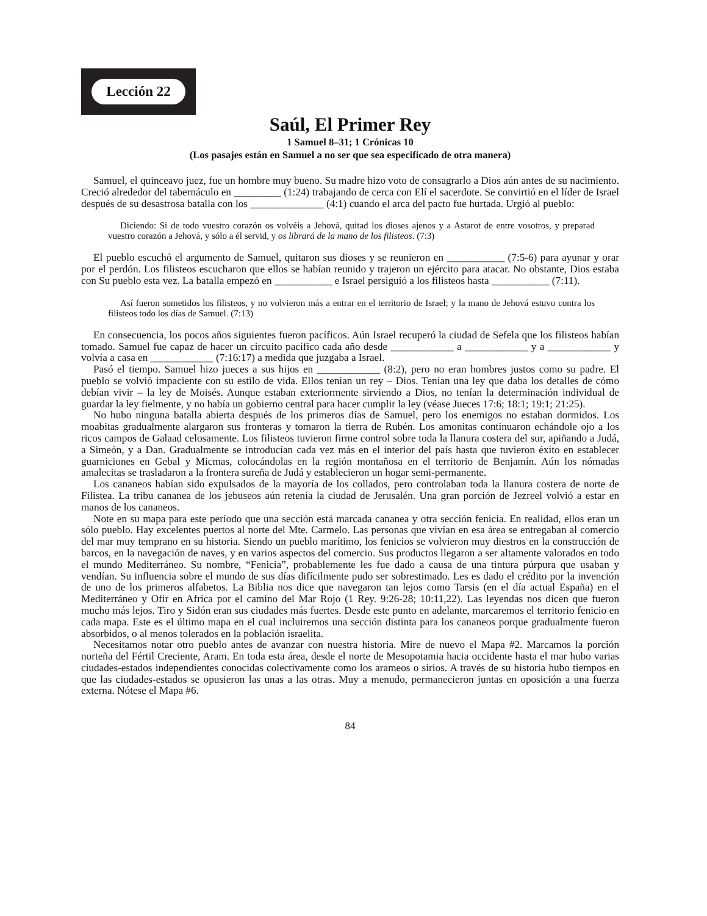Lección 22
Saúl, El Primer Rey
1 Samuel 8–31; 1 Crónicas 10
(Los pasajes están en Samuel a no ser que sea especificado de otra manera)
Samuel, el quinceavo juez, fue un hombre muy bueno. Su madre hizo voto de consagrarlo a Dios aún antes de su nacimiento. Creció alrededor del tabernáculo en _________ (1:24) trabajando de cerca con Elí el sacerdote. Se convirtió en el líder de Israel después de su desastrosa batalla con los ______________ (4:1) cuando el arca del pacto fue hurtada. Urgió al pueblo:
Diciendo: Si de todo vuestro corazón os volvéis a Jehová, quitad los dioses ajenos y a Astarot de entre vosotros, y preparad vuestro corazón a Jehová, y sólo a él servid, y os librará de la mano de los filisteos. (7:3)
El pueblo escuchó el argumento de Samuel, quitaron sus dioses y se reunieron en ___________ (7:5-6) para ayunar y orar por el perdón. Los filisteos escucharon que ellos se habían reunido y trajeron un ejército para atacar. No obstante, Dios estaba con Su pueblo esta vez. La batalla empezó en ___________ e Israel persiguió a los filisteos hasta ___________ (7:11).
Así fueron sometidos los filisteos, y no volvieron más a entrar en el territorio de Israel; y la mano de Jehová estuvo contra los filisteos todo los días de Samuel. (7:13)
En consecuencia, los pocos años siguientes fueron pacíficos. Aún Israel recuperó la ciudad de Sefela que los filisteos habían tomado. Samuel fue capaz de hacer un circuito pacífico cada año desde ____________ a ____________ y a ____________ y volvía a casa en ____________ (7:16:17) a medida que juzgaba a Israel.
Pasó el tiempo. Samuel hizo jueces a sus hijos en ____________ (8:2), pero no eran hombres justos como su padre. El pueblo se volvió impaciente con su estilo de vida. Ellos tenían un rey – Dios. Tenían una ley que daba los detalles de cómo debían vivir – la ley de Moisés. Aunque estaban exteriormente sirviendo a Dios, no tenían la determinación individual de guardar la ley fielmente, y no había un gobierno central para hacer cumplir la ley (véase Jueces 17:6; 18:1; 19:1; 21:25).
No hubo ninguna batalla abierta después de los primeros días de Samuel, pero los enemigos no estaban dormidos. Los moabitas gradualmente alargaron sus fronteras y tomaron la tierra de Rubén. Los amonitas continuaron echándole ojo a los ricos campos de Galaad celosamente. Los filisteos tuvieron firme control sobre toda la llanura costera del sur, apiñando a Judá, a Simeón, y a Dan. Gradualmente se introducían cada vez más en el interior del país hasta que tuvieron éxito en establecer guarniciones en Gebal y Micmas, colocándolas en la región montañosa en el territorio de Benjamín. Aún los nómadas amalecitas se trasladaron a la frontera sureña de Judá y establecieron un hogar semi-permanente.
Los cananeos habían sido expulsados de la mayoría de los collados, pero controlaban toda la llanura costera de norte de Filistea. La tribu cananea de los jebuseos aún retenía la ciudad de Jerusalén. Una gran porción de Jezreel volvió a estar en manos de los cananeos.
Note en su mapa para este período que una sección está marcada cananea y otra sección fenicia. En realidad, ellos eran un sólo pueblo. Hay excelentes puertos al norte del Mte. Carmelo. Las personas que vivían en esa área se entregaban al comercio del mar muy temprano en su historia. Siendo un pueblo marítimo, los fenicios se volvieron muy diestros en la construcción de barcos, en la navegación de naves, y en varios aspectos del comercio. Sus productos llegaron a ser altamente valorados en todo el mundo Mediterráneo. Su nombre, “Fenicia”, probablemente les fue dado a causa de una tintura púrpura que usaban y vendían. Su influencia sobre el mundo de sus días difícilmente pudo ser sobrestimado. Les es dado el crédito por la invención de uno de los primeros alfabetos. La Biblia nos dice que navegaron tan lejos como Tarsis (en el día actual España) en el Mediterráneo y Ofir en Africa por el camino del Mar Rojo (1 Rey. 9:26-28; 10:11,22). Las leyendas nos dicen que fueron mucho más lejos. Tiro y Sidón eran sus ciudades más fuertes. Desde este punto en adelante, marcaremos el territorio fenicio en cada mapa. Este es el último mapa en el cual incluiremos una sección distinta para los cananeos porque gradualmente fueron absorbidos, o al menos tolerados en la población israelita.
Necesitamos notar otro pueblo antes de avanzar con nuestra historia. Mire de nuevo el Mapa #2. Marcamos la porción norteña del Fértil Creciente, Aram. En toda esta área, desde el norte de Mesopotamia hacia occidente hasta el mar hubo varias ciudades-estados independientes conocidas colectivamente como los arameos o sirios. A través de su historia hubo tiempos en que las ciudades-estados se opusieron las unas a las otras. Muy a menudo, permanecieron juntas en oposición a una fuerza externa. Nótese el Mapa #6.
84